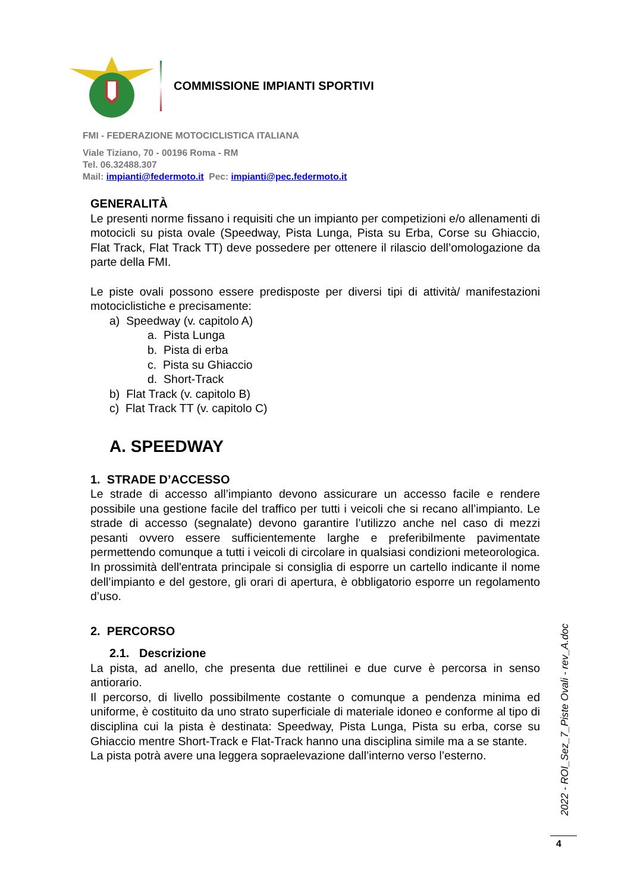COMMISSIONE IMPIANTI SPORTIVI
FMI - FEDERAZIONE MOTOCICLISTICA ITALIANA
Viale Tiziano, 70 - 00196 Roma - RM
Tel. 06.32488.307
Mail: impianti@federmoto.it Pec: impianti@pec.federmoto.it
GENERALITÀ
Le presenti norme fissano i requisiti che un impianto per competizioni e/o allenamenti di motocicli su pista ovale (Speedway, Pista Lunga, Pista su Erba, Corse su Ghiaccio, Flat Track, Flat Track TT) deve possedere per ottenere il rilascio dell’omologazione da parte della FMI.
Le piste ovali possono essere predisposte per diversi tipi di attività/ manifestazioni motociclistiche e precisamente:
a) Speedway (v. capitolo A)
a. Pista Lunga
b. Pista di erba
c. Pista su Ghiaccio
d. Short-Track
b) Flat Track (v. capitolo B)
c) Flat Track TT (v. capitolo C)
A. SPEEDWAY
1. STRADE D’ACCESSO
Le strade di accesso all’impianto devono assicurare un accesso facile e rendere possibile una gestione facile del traffico per tutti i veicoli che si recano all’impianto. Le strade di accesso (segnalate) devono garantire l’utilizzo anche nel caso di mezzi pesanti ovvero essere sufficientemente larghe e preferibilmente pavimentate permettendo comunque a tutti i veicoli di circolare in qualsiasi condizioni meteorologica.
In prossimità dell'entrata principale si consiglia di esporre un cartello indicante il nome dell’impianto e del gestore, gli orari di apertura, è obbligatorio esporre un regolamento d’uso.
2. PERCORSO
2.1. Descrizione
La pista, ad anello, che presenta due rettilinei e due curve è percorsa in senso antiorario.
Il percorso, di livello possibilmente costante o comunque a pendenza minima ed uniforme, è costituito da uno strato superficiale di materiale idoneo e conforme al tipo di disciplina cui la pista è destinata: Speedway, Pista Lunga, Pista su erba, corse su Ghiaccio mentre Short-Track e Flat-Track hanno una disciplina simile ma a se stante.
La pista potrà avere una leggera sopraelevazione dall’interno verso l’esterno.
2022 - ROI_Sez_7_Piste Ovali - rev_A.doc
4